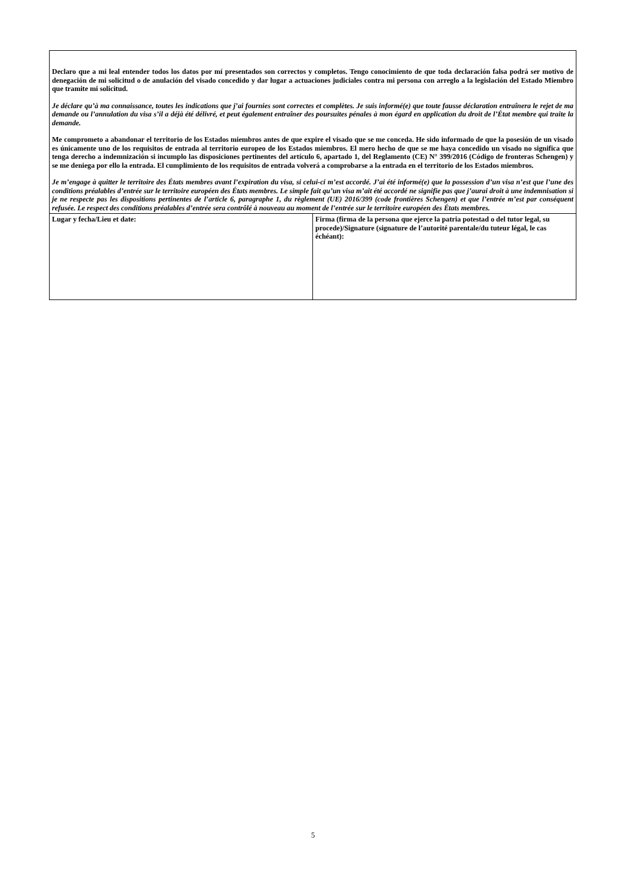| Declaro que a mi leal entender todos los datos por mí presentados son correctos y completos. Tengo conocimiento de que toda declaración falsa podrá ser motivo de denegación de mi solicitud o de anulación del visado concedido y dar lugar a actuaciones judiciales contra mi persona con arreglo a la legislación del Estado Miembro que tramite mi solicitud. Je déclare qu’à ma connaissance, toutes les indications que j’ai fournies sont correctes et complètes. Je suis informé(e) que toute fausse déclaration entraînera le rejet de ma demande ou l’annulation du visa s’il a déjà été délivré, et peut également entraîner des poursuites pénales à mon égard en application du droit de l’État membre qui traite la demande. Me comprometo a abandonar el territorio de los Estados miembros antes de que expire el visado que se me conceda. He sido informado de que la posesión de un visado es únicamente uno de los requisitos de entrada al territorio europeo de los Estados miembros. El mero hecho de que se me haya concedido un visado no significa que tenga derecho a indemnización si incumplo las disposiciones pertinentes del artículo 6, apartado 1, del Reglamento (CE) N° 399/2016 (Código de fronteras Schengen) y se me deniega por ello la entrada. El cumplimiento de los requisitos de entrada volverá a comprobarse a la entrada en el territorio de los Estados miembros. Je m’engage à quitter le territoire des États membres avant l’expiration du visa, si celui-ci m’est accordé. J’ai été informé(e) que la possession d’un visa n’est que l’une des conditions préalables d’entrée sur le territoire européen des États membres. Le simple fait qu’un visa m’ait été accordé ne signifie pas que j’aurai droit à une indemnisation si je ne respecte pas les dispositions pertinentes de l’article 6, paragraphe 1, du règlement (UE) 2016/399 (code frontières Schengen) et que l’entrée m’est par conséquent refusée. Le respect des conditions préalables d’entrée sera contrôlé à nouveau au moment de l’entrée sur le territoire européen des États membres. | |
| Lugar y fecha/Lieu et date: | Firma (firma de la persona que ejerce la patria potestad o del tutor legal, su procede)/Signature (signature de l’autorité parentale/du tuteur légal, le cas échéant): |
5